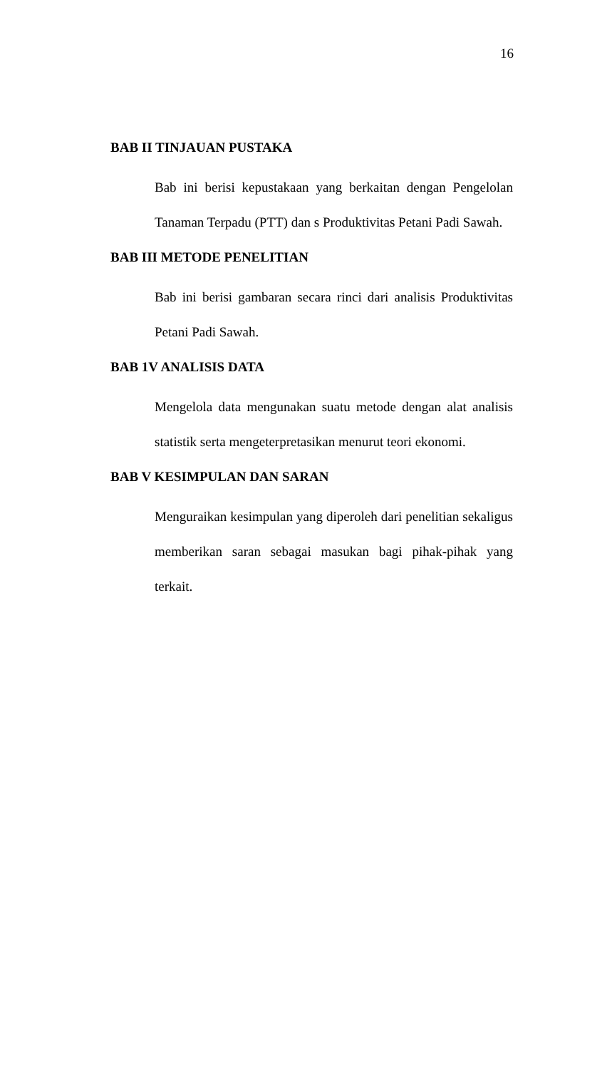16
BAB II TINJAUAN PUSTAKA
Bab ini berisi kepustakaan yang berkaitan dengan Pengelolan Tanaman Terpadu (PTT) dan s Produktivitas Petani Padi Sawah.
BAB III METODE PENELITIAN
Bab ini berisi gambaran secara rinci dari analisis Produktivitas Petani Padi Sawah.
BAB 1V ANALISIS DATA
Mengelola data mengunakan suatu metode dengan alat analisis statistik serta mengeterpretasikan menurut teori ekonomi.
BAB V KESIMPULAN DAN SARAN
Menguraikan kesimpulan yang diperoleh dari penelitian sekaligus memberikan saran sebagai masukan bagi pihak-pihak yang terkait.